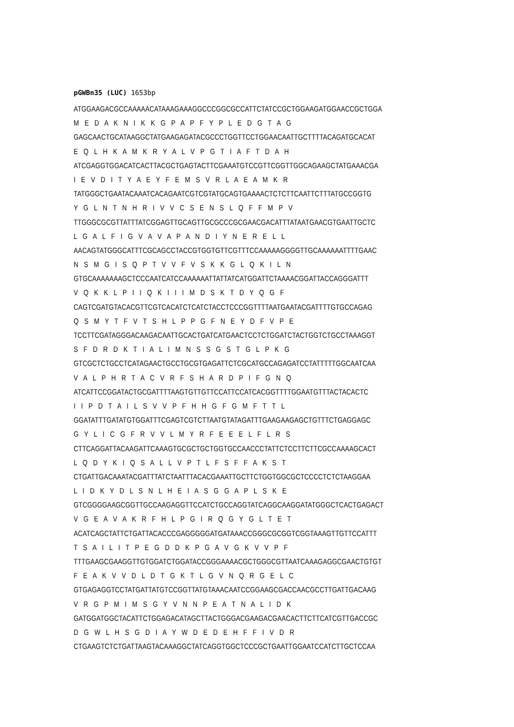pGWBn35 (LUC) 1653bp
ATGGAAGACGCCAAAAACATAAAGAAAGGCCCGGCGCCATTCTATCCGCTGGAAGATGGAACCGCTGGA
M E D A K N I K K G P A P F Y P L E D G T A G
GAGCAACTGCATAAGGCTATGAAGAGATACGCCCTGGTTCCTGGAACAATTGCTTTTACAGATGCACAT
E Q L H K A M K R Y A L V P G T I A F T D A H
ATCGAGGTGGACATCACTTACGCTGAGTACTTCGAAATGTCCGTTCGGTTGGCAGAAGCTATGAAACGA
I E V D I T Y A E Y F E M S V R L A E A M K R
TATGGGCTGAATACAAATCACAGAATCGTCGTATGCAGTGAAAACTCTCTTCAATTCTTTATGCCGGTG
Y G L N T N H R I V V C S E N S L Q F F M P V
TTGGGCGCGTTATTTATCGGAGTTGCAGTTGCGCCCGCGAACGACATTTATAATGAACGTGAATTGCTC
L G A L F I G V A V A P A N D I Y N E R E L L
AACAGTATGGGCATTTCGCAGCCTACCGTGGTGTTCGTTTCCAAAAAGGGGTTGCAAAAAATTTTGAAC
N S M G I S Q P T V V F V S K K G L Q K I L N
GTGCAAAAAAAGCTCCCAATCATCCAAAAAATTATTATCATGGATTCTAAAACGGATTACCAGGGATTT
V Q K K L P I I Q K I I I M D S K T D Y Q G F
CAGTCGATGTACACGTTCGTCACATCTCATCTACCTCCCGGTTTTAATGAATACGATTTTGTGCCAGAG
Q S M Y T F V T S H L P P G F N E Y D F V P E
TCCTTCGATAGGGACAAGACAATTGCACTGATCATGAACTCCTCTGGATCTACTGGTCTGCCTAAAGGT
S F D R D K T I A L I M N S S G S T G L P K G
GTCGCTCTGCCTCATAGAACTGCCTGCGTGAGATTCTCGCATGCCAGAGATCCTATTTTTGGCAATCAA
V A L P H R T A C V R F S H A R D P I F G N Q
ATCATTCCGGATACTGCGATTTTAAGTGTTGTTCCATTCCATCACGGTTTTGGAATGTTTACTACACTC
I I P D T A I L S V V P F H H G F G M F T T L
GGATATTTGATATGTGGATTTCGAGTCGTCTTAATGTATAGATTTGAAGAAGAGCTGTTTCTGAGGAGC
G Y L I C G F R V V L M Y R F E E E L F L R S
CTTCAGGATTACAAGATTCAAAGTGCGCTGCTGGTGCCAACCCTATTCTCCTTCTTCGCCAAAAGCACT
L Q D Y K I Q S A L L V P T L F S F F A K S T
CTGATTGACAAATACGATTTATCTAATTTACACGAAATTGCTTCTGGTGGCGCTCCCCTCTCTAAGGAA
L I D K Y D L S N L H E I A S G G A P L S K E
GTCGGGGAAGCGGTTGCCAAGAGGTTCCATCTGCCAGGTATCAGGCAAGGATATGGGCTCACTGAGACT
V G E A V A K R F H L P G I R Q G Y G L T E T
ACATCAGCTATTCTGATTACACCCGAGGGGGATGATAAACCGGGCGCGGTCGGTAAAGTTGTTCCATTT
T S A I L I T P E G D D K P G A V G K V V P F
TTTGAAGCGAAGGTTGTGGATCTGGATACCGGGAAAACGCTGGGCGTTAATCAAAGAGGCGAACTGTGT
F E A K V V D L D T G K T L G V N Q R G E L C
GTGAGAGGTCCTATGATTATGTCCGGTTATGTAAACAATCCGGAAGCGACCAACGCCTTGATTGACAAG
V R G P M I M S G Y V N N P E A T N A L I D K
GATGGATGGCTACATTCTGGAGACATAGCTTACTGGGACGAAGACGAACACTTCTTCATCGTTGACCGC
D G W L H S G D I A Y W D E D E H F F I V D R
CTGAAGTCTCTGATTAAGTACAAAGGCTATCAGGTGGCTCCCGCTGAATTGGAATCCATCTTGCTCCAA